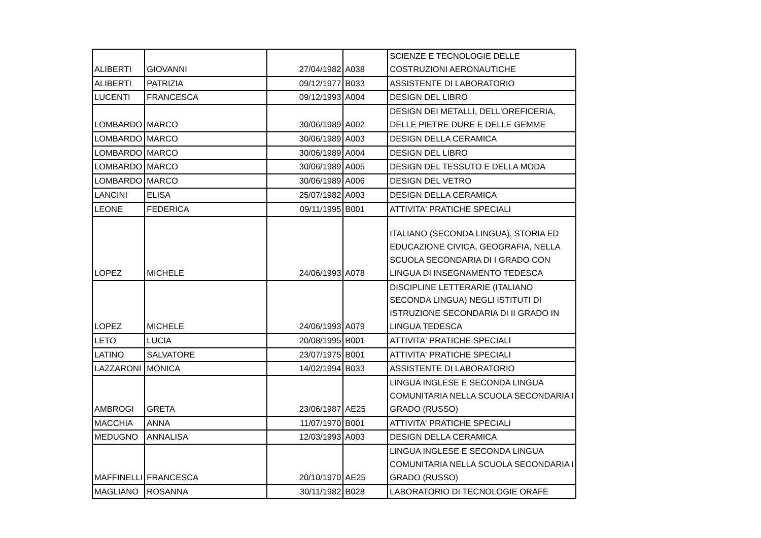| ALIBERTI | GIOVANNI | 27/04/1982 | A038 | SCIENZE E TECNOLOGIE DELLE COSTRUZIONI AERONAUTICHE |
| ALIBERTI | PATRIZIA | 09/12/1977 | B033 | ASSISTENTE DI LABORATORIO |
| LUCENTI | FRANCESCA | 09/12/1993 | A004 | DESIGN DEL LIBRO |
| LOMBARDO | MARCO | 30/06/1989 | A002 | DESIGN DEI METALLI, DELL'OREFICERIA, DELLE PIETRE DURE E DELLE GEMME |
| LOMBARDO | MARCO | 30/06/1989 | A003 | DESIGN DELLA CERAMICA |
| LOMBARDO | MARCO | 30/06/1989 | A004 | DESIGN DEL LIBRO |
| LOMBARDO | MARCO | 30/06/1989 | A005 | DESIGN DEL TESSUTO E DELLA MODA |
| LOMBARDO | MARCO | 30/06/1989 | A006 | DESIGN DEL VETRO |
| LANCINI | ELISA | 25/07/1982 | A003 | DESIGN DELLA CERAMICA |
| LEONE | FEDERICA | 09/11/1995 | B001 | ATTIVITA' PRATICHE SPECIALI |
| LOPEZ | MICHELE | 24/06/1993 | A078 | ITALIANO (SECONDA LINGUA), STORIA ED EDUCAZIONE CIVICA, GEOGRAFIA, NELLA SCUOLA SECONDARIA DI I GRADO CON LINGUA DI INSEGNAMENTO TEDESCA |
| LOPEZ | MICHELE | 24/06/1993 | A079 | DISCIPLINE LETTERARIE (ITALIANO SECONDA LINGUA) NEGLI ISTITUTI DI ISTRUZIONE SECONDARIA DI II GRADO IN LINGUA TEDESCA |
| LETO | LUCIA | 20/08/1995 | B001 | ATTIVITA' PRATICHE SPECIALI |
| LATINO | SALVATORE | 23/07/1975 | B001 | ATTIVITA' PRATICHE SPECIALI |
| LAZZARONI | MONICA | 14/02/1994 | B033 | ASSISTENTE DI LABORATORIO |
| AMBROGI | GRETA | 23/06/1987 | AE25 | LINGUA INGLESE E SECONDA LINGUA COMUNITARIA NELLA SCUOLA SECONDARIA I GRADO (RUSSO) |
| MACCHIA | ANNA | 11/07/1970 | B001 | ATTIVITA' PRATICHE SPECIALI |
| MEDUGNO | ANNALISA | 12/03/1993 | A003 | DESIGN DELLA CERAMICA |
| MAFFINELLI | FRANCESCA | 20/10/1970 | AE25 | LINGUA INGLESE E SECONDA LINGUA COMUNITARIA NELLA SCUOLA SECONDARIA I GRADO (RUSSO) |
| MAGLIANO | ROSANNA | 30/11/1982 | B028 | LABORATORIO DI TECNOLOGIE ORAFE |